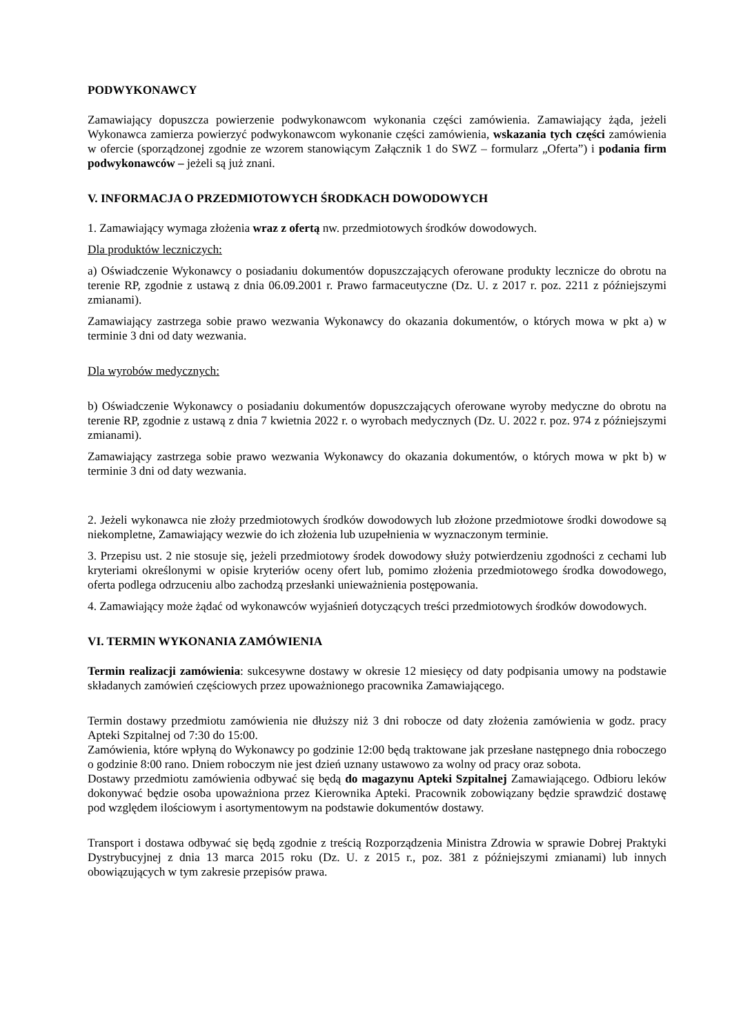PODWYKONAWCY
Zamawiający dopuszcza powierzenie podwykonawcom wykonania części zamówienia. Zamawiający żąda, jeżeli Wykonawca zamierza powierzyć podwykonawcom wykonanie części zamówienia, wskazania tych części zamówienia w ofercie (sporządzonej zgodnie ze wzorem stanowiącym Załącznik 1 do SWZ – formularz „Oferta”) i podania firm podwykonawców – jeżeli są już znani.
V. INFORMACJA O PRZEDMIOTOWYCH ŚRODKACH DOWODOWYCH
1. Zamawiający wymaga złożenia wraz z ofertą nw. przedmiotowych środków dowodowych.
Dla produktów leczniczych:
a) Oświadczenie Wykonawcy o posiadaniu dokumentów dopuszczających oferowane produkty lecznicze do obrotu na terenie RP, zgodnie z ustawą z dnia 06.09.2001 r. Prawo farmaceutyczne (Dz. U. z 2017 r. poz. 2211 z późniejszymi zmianami).
Zamawiający zastrzega sobie prawo wezwania Wykonawcy do okazania dokumentów, o których mowa w pkt a) w terminie 3 dni od daty wezwania.
Dla wyrobów medycznych:
b) Oświadczenie Wykonawcy o posiadaniu dokumentów dopuszczających oferowane wyroby medyczne do obrotu na terenie RP, zgodnie z ustawą z dnia 7 kwietnia 2022 r. o wyrobach medycznych (Dz. U. 2022 r. poz. 974 z późniejszymi zmianami).
Zamawiający zastrzega sobie prawo wezwania Wykonawcy do okazania dokumentów, o których mowa w pkt b) w terminie 3 dni od daty wezwania.
2. Jeżeli wykonawca nie złoży przedmiotowych środków dowodowych lub złożone przedmiotowe środki dowodowe są niekompletne, Zamawiający wezwie do ich złożenia lub uzupełnienia w wyznaczonym terminie.
3. Przepisu ust. 2 nie stosuje się, jeżeli przedmiotowy środek dowodowy służy potwierdzeniu zgodności z cechami lub kryteriami określonymi w opisie kryteriów oceny ofert lub, pomimo złożenia przedmiotowego środka dowodowego, oferta podlega odrzuceniu albo zachodzą przesłanki unieważnienia postępowania.
4. Zamawiający może żądać od wykonawców wyjaśnień dotyczących treści przedmiotowych środków dowodowych.
VI. TERMIN WYKONANIA ZAMÓWIENIA
Termin realizacji zamówienia: sukcesywne dostawy w okresie 12 miesięcy od daty podpisania umowy na podstawie składanych zamówień częściowych przez upoważnionego pracownika Zamawiającego.
Termin dostawy przedmiotu zamówienia nie dłuższy niż 3 dni robocze od daty złożenia zamówienia w godz. pracy Apteki Szpitalnej od 7:30 do 15:00.
Zamówienia, które wpłyną do Wykonawcy po godzinie 12:00 będą traktowane jak przesłane następnego dnia roboczego o godzinie 8:00 rano. Dniem roboczym nie jest dzień uznany ustawowo za wolny od pracy oraz sobota.
Dostawy przedmiotu zamówienia odbywać się będą do magazynu Apteki Szpitalnej Zamawiającego. Odbioru leków dokonywać będzie osoba upoważniona przez Kierownika Apteki. Pracownik zobowiązany będzie sprawdzić dostawę pod względem ilościowym i asortymentowym na podstawie dokumentów dostawy.
Transport i dostawa odbywać się będą zgodnie z treścią Rozporządzenia Ministra Zdrowia w sprawie Dobrej Praktyki Dystrybucyjnej z dnia 13 marca 2015 roku (Dz. U. z 2015 r., poz. 381 z późniejszymi zmianami) lub innych obowiązujących w tym zakresie przepisów prawa.